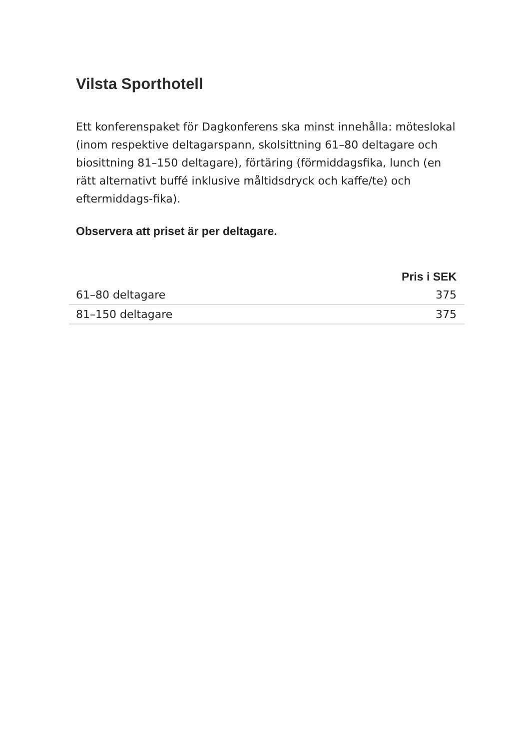Vilsta Sporthotell
Ett konferenspaket för Dagkonferens ska minst innehålla: möteslokal (inom respektive deltagarspann, skolsittning 61–80 deltagare och biosittning 81–150 deltagare), förtäring (förmiddagsfika, lunch (en rätt alternativt buffé inklusive måltidsdryck och kaffe/te) och eftermiddags-fika).
Observera att priset är per deltagare.
| | Pris i SEK |
| --- | --- |
| 61–80 deltagare | 375 |
| 81–150 deltagare | 375 |